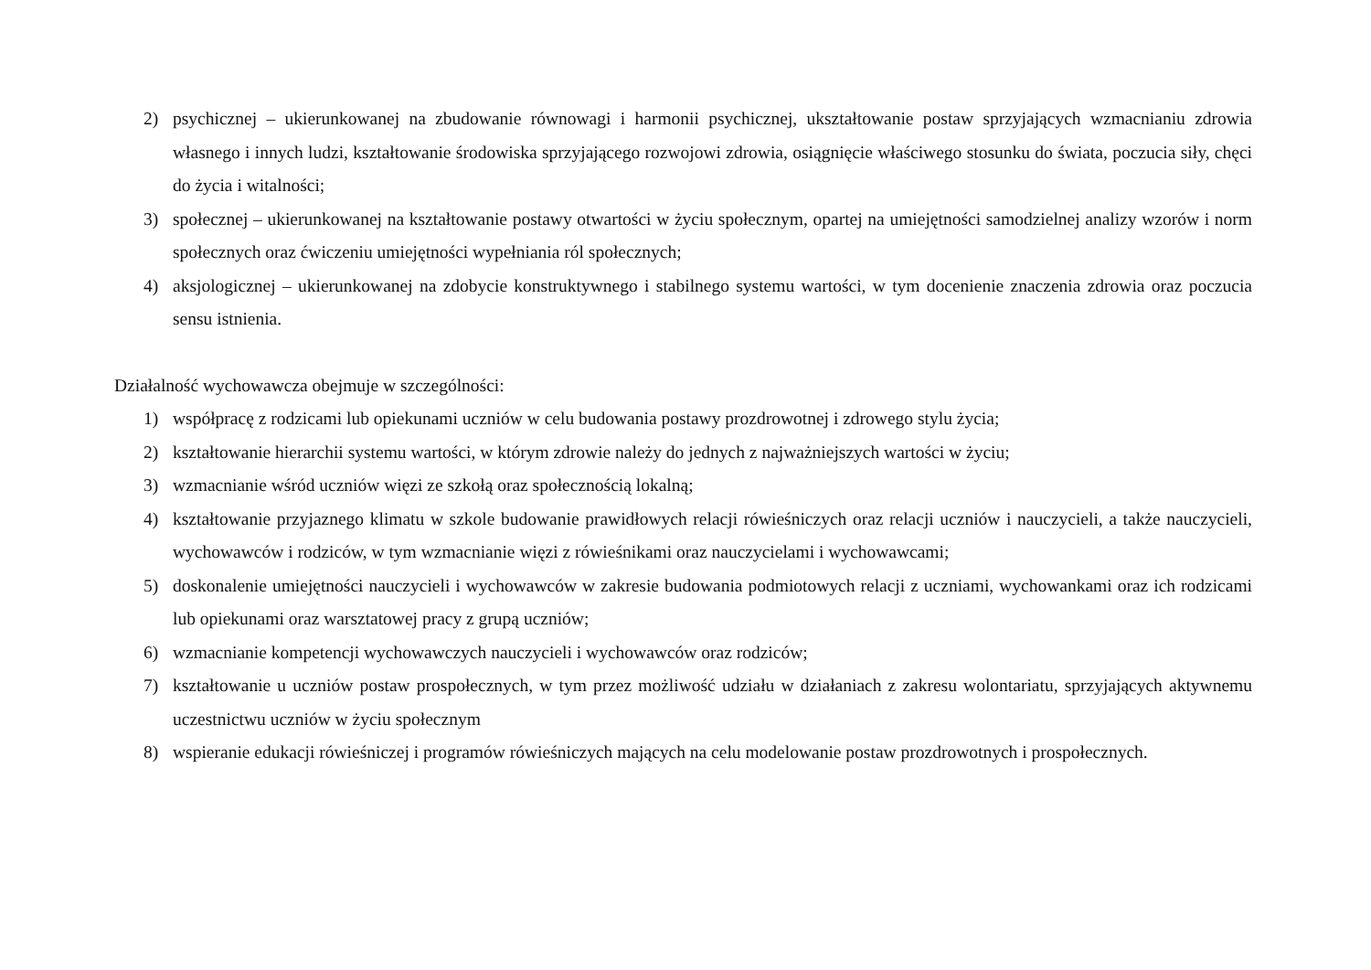2) psychicznej – ukierunkowanej na zbudowanie równowagi i harmonii psychicznej, ukształtowanie postaw sprzyjających wzmacnianiu zdrowia własnego i innych ludzi, kształtowanie środowiska sprzyjającego rozwojowi zdrowia, osiągnięcie właściwego stosunku do świata, poczucia siły, chęci do życia i witalności;
3) społecznej – ukierunkowanej na kształtowanie postawy otwartości w życiu społecznym, opartej na umiejętności samodzielnej analizy wzorów i norm społecznych oraz ćwiczeniu umiejętności wypełniania ról społecznych;
4) aksjologicznej – ukierunkowanej na zdobycie konstruktywnego i stabilnego systemu wartości, w tym docenienie znaczenia zdrowia oraz poczucia sensu istnienia.
Działalność wychowawcza obejmuje w szczególności:
1) współpracę z rodzicami lub opiekunami uczniów w celu budowania postawy prozdrowotnej i zdrowego stylu życia;
2) kształtowanie hierarchii systemu wartości, w którym zdrowie należy do jednych z najważniejszych wartości w życiu;
3) wzmacnianie wśród uczniów więzi ze szkołą oraz społecznością lokalną;
4) kształtowanie przyjaznego klimatu w szkole budowanie prawidłowych relacji rówieśniczych oraz relacji uczniów i nauczycieli, a także nauczycieli, wychowawców i rodziców, w tym wzmacnianie więzi z rówieśnikami oraz nauczycielami i wychowawcami;
5) doskonalenie umiejętności nauczycieli i wychowawców w zakresie budowania podmiotowych relacji z uczniami, wychowankami oraz ich rodzicami lub opiekunami oraz warsztatowej pracy z grupą uczniów;
6) wzmacnianie kompetencji wychowawczych nauczycieli i wychowawców oraz rodziców;
7) kształtowanie u uczniów postaw prospołecznych, w tym przez możliwość udziału w działaniach z zakresu wolontariatu, sprzyjających aktywnemu uczestnictwu uczniów w życiu społecznym
8) wspieranie edukacji rówieśniczej i programów rówieśniczych mających na celu modelowanie postaw prozdrowotnych i prospołecznych.